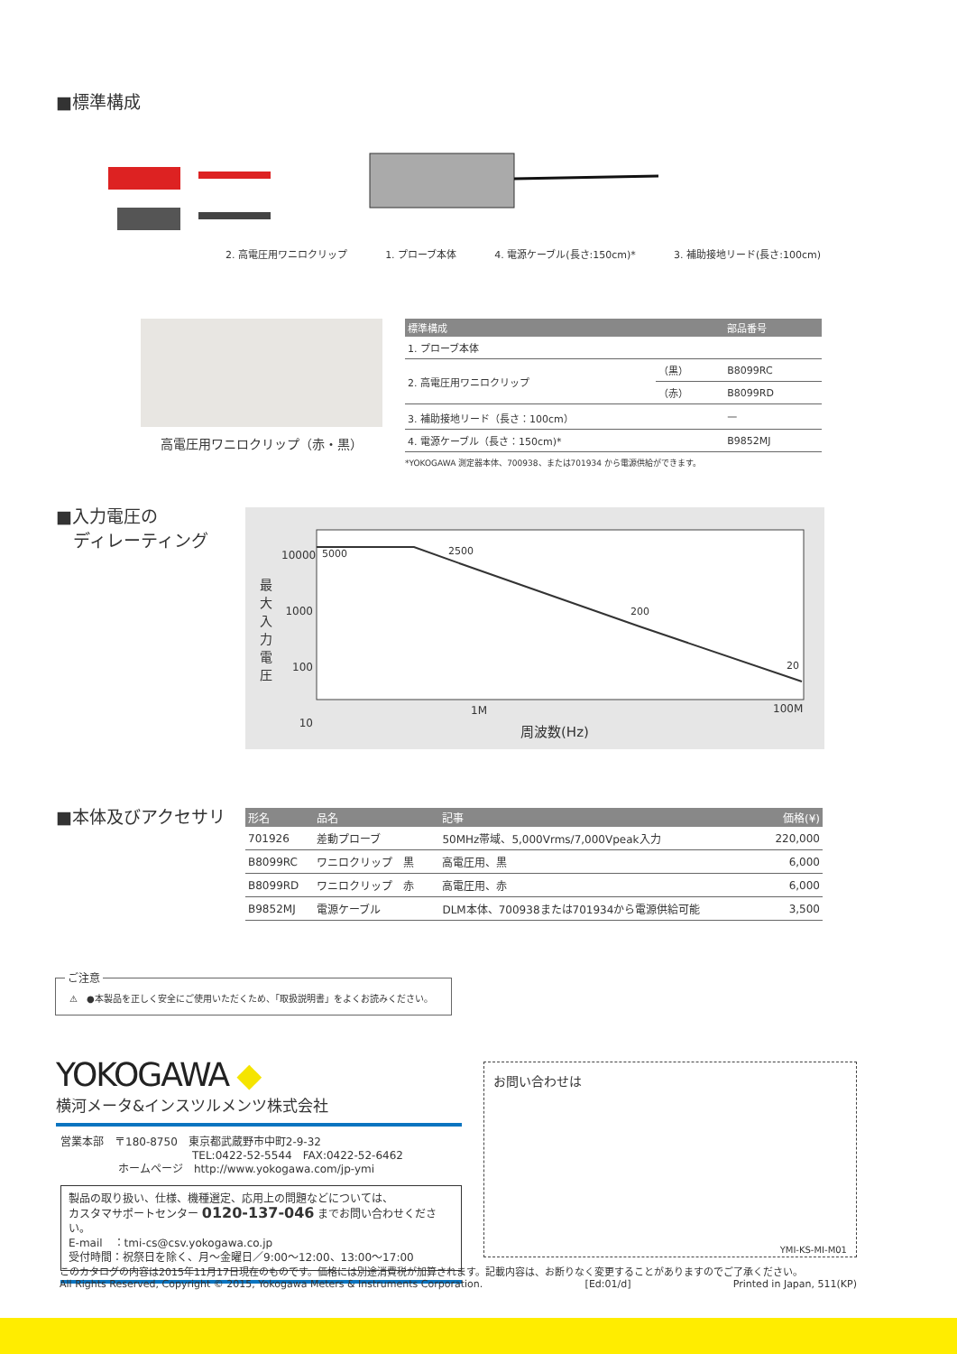■標準構成
2. 高電圧用ワニロクリップ 1. プローブ本体 4. 電源ケーブル(長さ:150cm)* 3. 補助接地リード(長さ:100cm)
高電圧用ワニロクリップ（赤・黒）
| 標準構成 | | 部品番号 |
| --- | --- | --- |
| 1. プローブ本体 | | |
| 2. 高電圧用ワニロクリップ | （黒） | B8099RC |
| | （赤） | B8099RD |
| 3. 補助接地リード（長さ：100cm） | | — |
| 4. 電源ケーブル（長さ：150cm)* | | B9852MJ |
*YOKOGAWA 測定器本体、700938、または701934 から電源供給ができます。
■入力電圧の
　ディレーティング
10000
1000
100
10
最大入力電圧
5000 2500
200
20
1M 100M
周波数(Hz)
■本体及びアクセサリ
| 形名 | 品名 | 記事 | 価格(¥) |
| --- | --- | --- | --- |
| 701926 | 差動プローブ | 50MHz帯域、5,000Vrms/7,000Vpeak入力 | 220,000 |
| B8099RC | ワニロクリップ 黒 | 高電圧用、黒 | 6,000 |
| B8099RD | ワニロクリップ 赤 | 高電圧用、赤 | 6,000 |
| B9852MJ | 電源ケーブル | DLM本体、700938または701934から電源供給可能 | 3,500 |
ご注意
⚠　●本製品を正しく安全にご使用いただくため、「取扱説明書」をよくお読みください。
YOKOGAWA ◆
横河メータ&インスツルメンツ株式会社
営業本部　〒180-8750　東京都武蔵野市中町2-9-32
TEL:0422-52-5544　FAX:0422-52-6462
ホームページ　http://www.yokogawa.com/jp-ymi
製品の取り扱い、仕様、機種選定、応用上の問題などについては、
カスタマサポートセンター 0120-137-046 までお問い合わせください。
E-mail　：tmi-cs@csv.yokogawa.co.jp
受付時間：祝祭日を除く、月～金曜日／9:00～12:00、13:00～17:00
お問い合わせは
YMI-KS-MI-M01
このカタログの内容は2015年11月17日現在のものです。価格には別途消費税が加算されます。記載内容は、お断りなく変更することがありますのでご了承ください。
All Rights Reserved, Copyright © 2015, Yokogawa Meters & Instruments Corporation. [Ed:01/d] Printed in Japan, 511(KP)